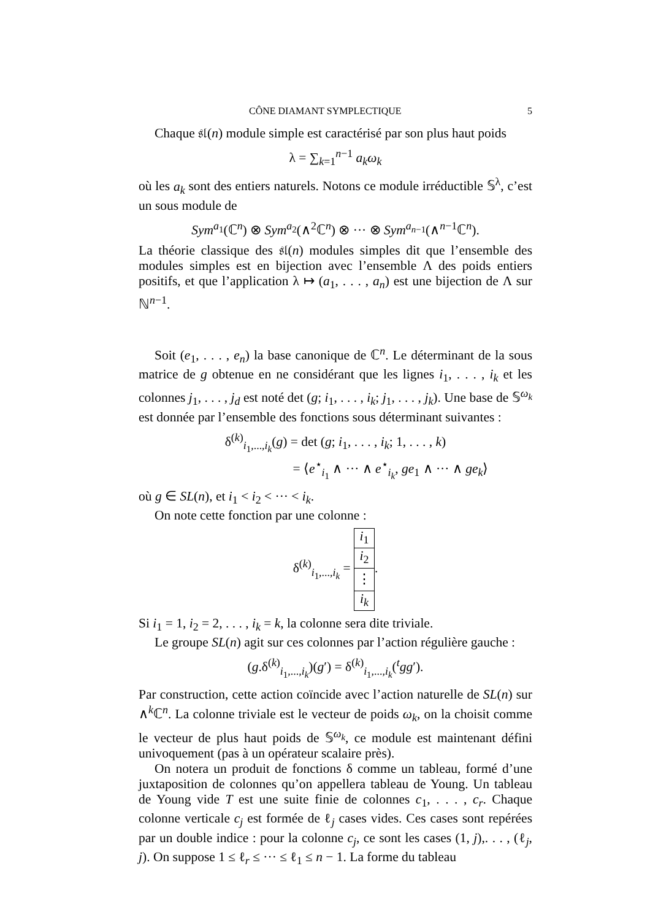CÔNE DIAMANT SYMPLECTIQUE 5
Chaque 𝔰𝔩(n) module simple est caractérisé par son plus haut poids
λ = ∑<sub>k=1</sub><sup>n−1</sup> a<sub>k</sub>ω<sub>k</sub>
où les a<sub>k</sub> sont des entiers naturels. Notons ce module irréductible 𝕊<sup>λ</sup>, c’est un sous module de
Sym<sup>a<sub>1</sub></sup>(ℂ<sup>n</sup>) ⊗ Sym<sup>a<sub>2</sub></sup>(∧<sup>2</sup>ℂ<sup>n</sup>) ⊗ ··· ⊗ Sym<sup>a<sub>n−1</sub></sup>(∧<sup>n−1</sup>ℂ<sup>n</sup>).
La théorie classique des 𝔰𝔩(n) modules simples dit que l’ensemble des modules simples est en bijection avec l’ensemble Λ des poids entiers positifs, et que l’application λ ↦ (a<sub>1</sub>, . . . , a<sub>n</sub>) est une bijection de Λ sur ℕ<sup>n−1</sup>.
Soit (e<sub>1</sub>, . . . , e<sub>n</sub>) la base canonique de ℂ<sup>n</sup>. Le déterminant de la sous matrice de g obtenue en ne considérant que les lignes i<sub>1</sub>, . . . , i<sub>k</sub> et les colonnes j<sub>1</sub>, . . . , j<sub>d</sub> est noté det (g; i<sub>1</sub>, . . . , i<sub>k</sub>; j<sub>1</sub>, . . . , j<sub>k</sub>). Une base de 𝕊<sup>ω<sub>k</sub></sup> est donnée par l’ensemble des fonctions sous déterminant suivantes :
δ<sup>(k)</sup><sub>i<sub>1</sub>,...,i<sub>k</sub></sub>(g) = det (g; i<sub>1</sub>, . . . , i<sub>k</sub>; 1, . . . , k)
= ⟨e<sup>⋆</sup><sub>i<sub>1</sub></sub> ∧ ··· ∧ e<sup>⋆</sup><sub>i<sub>k</sub></sub>, ge<sub>1</sub> ∧ ··· ∧ ge<sub>k</sub>⟩
où g ∈ SL(n), et i<sub>1</sub> < i<sub>2</sub> < ··· < i<sub>k</sub>.
On note cette fonction par une colonne :
δ<sup>(k)</sup><sub>i<sub>1</sub>,...,i<sub>k</sub></sub> =
| i<sub>1</sub> |
| i<sub>2</sub> |
| ⋮ |
| i<sub>k</sub> |
.
Si i<sub>1</sub> = 1, i<sub>2</sub> = 2, . . . , i<sub>k</sub> = k, la colonne sera dite triviale.
Le groupe SL(n) agit sur ces colonnes par l’action régulière gauche :
(g.δ<sup>(k)</sup><sub>i<sub>1</sub>,...,i<sub>k</sub></sub>)(g′) = δ<sup>(k)</sup><sub>i<sub>1</sub>,...,i<sub>k</sub></sub>(<sup>t</sup>gg′).
Par construction, cette action coïncide avec l’action naturelle de SL(n) sur ∧<sup>k</sup>ℂ<sup>n</sup>. La colonne triviale est le vecteur de poids ω<sub>k</sub>, on la choisit comme le vecteur de plus haut poids de 𝕊<sup>ω<sub>k</sub></sup>, ce module est maintenant défini univoquement (pas à un opérateur scalaire près).
On notera un produit de fonctions δ comme un tableau, formé d’une juxtaposition de colonnes qu’on appellera tableau de Young. Un tableau de Young vide T est une suite finie de colonnes c<sub>1</sub>, . . . , c<sub>r</sub>. Chaque colonne verticale c<sub>j</sub> est formée de ℓ<sub>j</sub> cases vides. Ces cases sont repérées par un double indice : pour la colonne c<sub>j</sub>, ce sont les cases (1, j),. . . , (ℓ<sub>j</sub>, j). On suppose 1 ≤ ℓ<sub>r</sub> ≤ ··· ≤ ℓ<sub>1</sub> ≤ n − 1. La forme du tableau